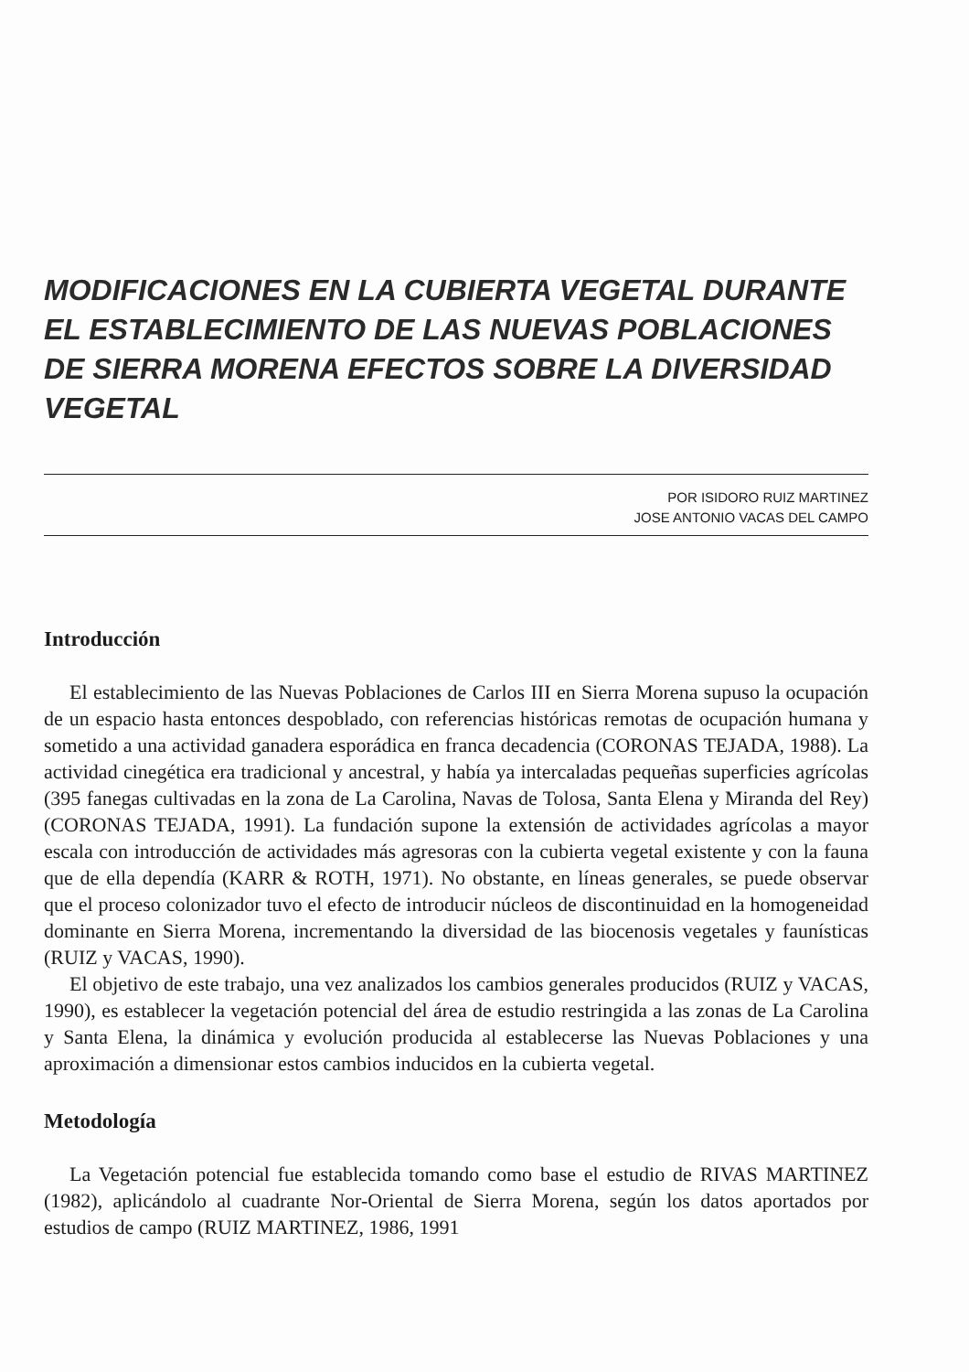MODIFICACIONES EN LA CUBIERTA VEGETAL DURANTE EL ESTABLECIMIENTO DE LAS NUEVAS POBLACIONES DE SIERRA MORENA EFECTOS SOBRE LA DIVERSIDAD VEGETAL
POR ISIDORO RUIZ MARTINEZ
JOSE ANTONIO VACAS DEL CAMPO
Introducción
El establecimiento de las Nuevas Poblaciones de Carlos III en Sierra Morena supuso la ocupación de un espacio hasta entonces despoblado, con referencias históricas remotas de ocupación humana y sometido a una actividad ganadera esporádica en franca decadencia (CORONAS TEJADA, 1988). La actividad cinegética era tradicional y ancestral, y había ya intercaladas pequeñas superficies agrícolas (395 fanegas cultivadas en la zona de La Carolina, Navas de Tolosa, Santa Elena y Miranda del Rey) (CORONAS TEJADA, 1991). La fundación supone la extensión de actividades agrícolas a mayor escala con introducción de actividades más agresoras con la cubierta vegetal existente y con la fauna que de ella dependía (KARR & ROTH, 1971). No obstante, en líneas generales, se puede observar que el proceso colonizador tuvo el efecto de introducir núcleos de discontinuidad en la homogeneidad dominante en Sierra Morena, incrementando la diversidad de las biocenosis vegetales y faunísticas (RUIZ y VACAS, 1990).
El objetivo de este trabajo, una vez analizados los cambios generales producidos (RUIZ y VACAS, 1990), es establecer la vegetación potencial del área de estudio restringida a las zonas de La Carolina y Santa Elena, la dinámica y evolución producida al establecerse las Nuevas Poblaciones y una aproximación a dimensionar estos cambios inducidos en la cubierta vegetal.
Metodología
La Vegetación potencial fue establecida tomando como base el estudio de RIVAS MARTINEZ (1982), aplicándolo al cuadrante Nor-Oriental de Sierra Morena, según los datos aportados por estudios de campo (RUIZ MARTINEZ, 1986, 1991